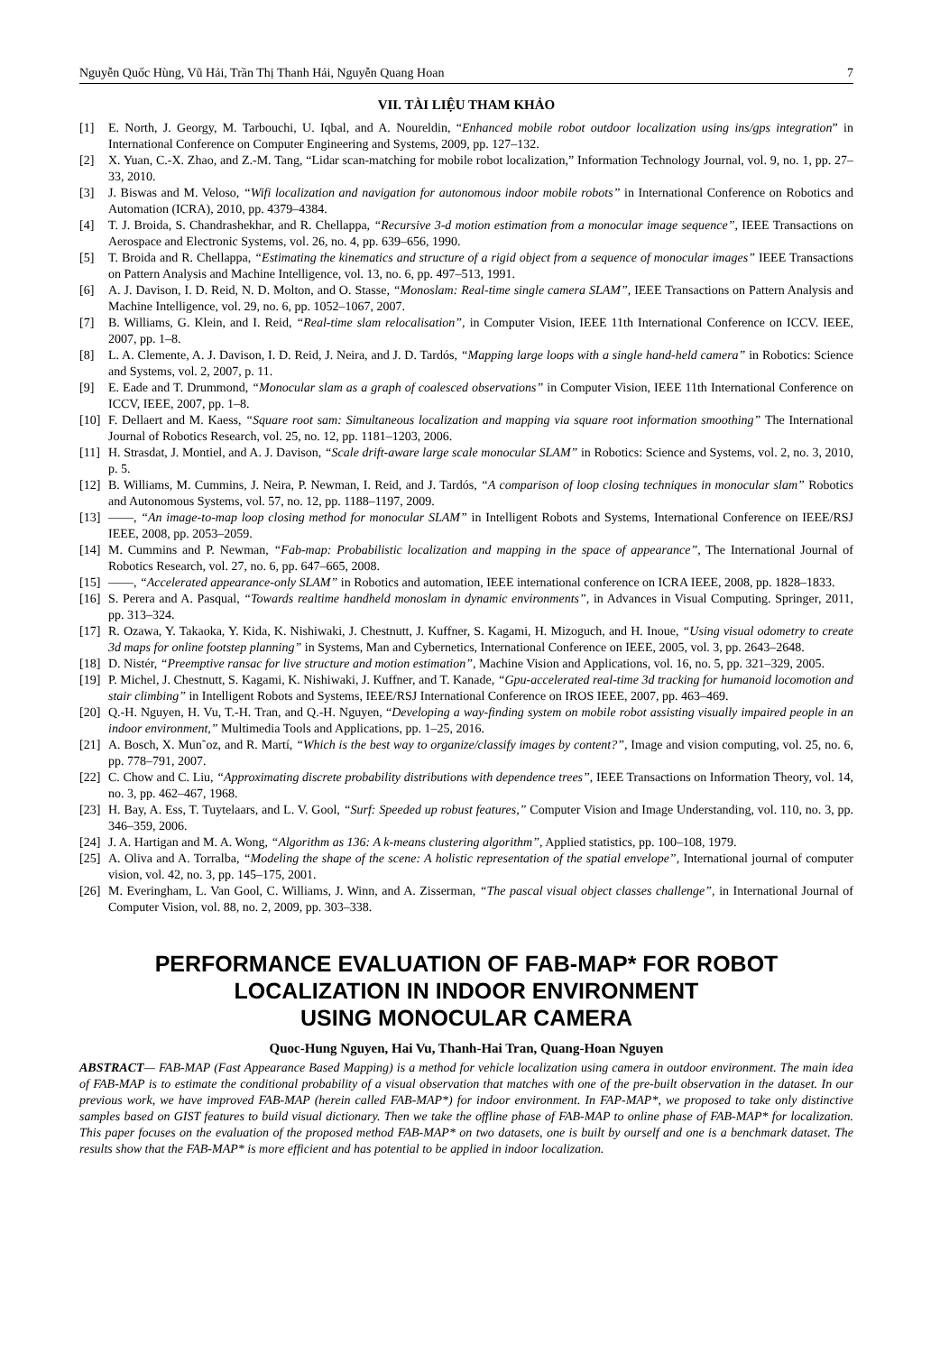Nguyễn Quốc Hùng, Vũ Hải, Trần Thị Thanh Hải, Nguyễn Quang Hoan 7
VII. TÀI LIỆU THAM KHẢO
[1] E. North, J. Georgy, M. Tarbouchi, U. Iqbal, and A. Noureldin, “Enhanced mobile robot outdoor localization using ins/gps integration” in International Conference on Computer Engineering and Systems, 2009, pp. 127–132.
[2] X. Yuan, C.-X. Zhao, and Z.-M. Tang, “Lidar scan-matching for mobile robot localization,” Information Technology Journal, vol. 9, no. 1, pp. 27–33, 2010.
[3] J. Biswas and M. Veloso, “Wifi localization and navigation for autonomous indoor mobile robots” in International Conference on Robotics and Automation (ICRA), 2010, pp. 4379–4384.
[4] T. J. Broida, S. Chandrashekhar, and R. Chellappa, “Recursive 3-d motion estimation from a monocular image sequence”, IEEE Transactions on Aerospace and Electronic Systems, vol. 26, no. 4, pp. 639–656, 1990.
[5] T. Broida and R. Chellappa, “Estimating the kinematics and structure of a rigid object from a sequence of monocular images” IEEE Transactions on Pattern Analysis and Machine Intelligence, vol. 13, no. 6, pp. 497–513, 1991.
[6] A. J. Davison, I. D. Reid, N. D. Molton, and O. Stasse, “Monoslam: Real-time single camera SLAM”, IEEE Transactions on Pattern Analysis and Machine Intelligence, vol. 29, no. 6, pp. 1052–1067, 2007.
[7] B. Williams, G. Klein, and I. Reid, “Real-time slam relocalisation”, in Computer Vision, IEEE 11th International Conference on ICCV. IEEE, 2007, pp. 1–8.
[8] L. A. Clemente, A. J. Davison, I. D. Reid, J. Neira, and J. D. Tardós, “Mapping large loops with a single hand-held camera” in Robotics: Science and Systems, vol. 2, 2007, p. 11.
[9] E. Eade and T. Drummond, “Monocular slam as a graph of coalesced observations” in Computer Vision, IEEE 11th International Conference on ICCV, IEEE, 2007, pp. 1–8.
[10] F. Dellaert and M. Kaess, “Square root sam: Simultaneous localization and mapping via square root information smoothing” The International Journal of Robotics Research, vol. 25, no. 12, pp. 1181–1203, 2006.
[11] H. Strasdat, J. Montiel, and A. J. Davison, “Scale drift-aware large scale monocular SLAM” in Robotics: Science and Systems, vol. 2, no. 3, 2010, p. 5.
[12] B. Williams, M. Cummins, J. Neira, P. Newman, I. Reid, and J. Tardós, “A comparison of loop closing techniques in monocular slam” Robotics and Autonomous Systems, vol. 57, no. 12, pp. 1188–1197, 2009.
[13] ——, “An image-to-map loop closing method for monocular SLAM” in Intelligent Robots and Systems, International Conference on IEEE/RSJ IEEE, 2008, pp. 2053–2059.
[14] M. Cummins and P. Newman, “Fab-map: Probabilistic localization and mapping in the space of appearance”, The International Journal of Robotics Research, vol. 27, no. 6, pp. 647–665, 2008.
[15] ——, “Accelerated appearance-only SLAM” in Robotics and automation, IEEE international conference on ICRA IEEE, 2008, pp. 1828–1833.
[16] S. Perera and A. Pasqual, “Towards realtime handheld monoslam in dynamic environments”, in Advances in Visual Computing. Springer, 2011, pp. 313–324.
[17] R. Ozawa, Y. Takaoka, Y. Kida, K. Nishiwaki, J. Chestnutt, J. Kuffner, S. Kagami, H. Mizoguch, and H. Inoue, “Using visual odometry to create 3d maps for online footstep planning” in Systems, Man and Cybernetics, International Conference on IEEE, 2005, vol. 3, pp. 2643–2648.
[18] D. Nistér, “Preemptive ransac for live structure and motion estimation”, Machine Vision and Applications, vol. 16, no. 5, pp. 321–329, 2005.
[19] P. Michel, J. Chestnutt, S. Kagami, K. Nishiwaki, J. Kuffner, and T. Kanade, “Gpu-accelerated real-time 3d tracking for humanoid locomotion and stair climbing” in Intelligent Robots and Systems, IEEE/RSJ International Conference on IROS IEEE, 2007, pp. 463–469.
[20] Q.-H. Nguyen, H. Vu, T.-H. Tran, and Q.-H. Nguyen, “Developing a way-finding system on mobile robot assisting visually impaired people in an indoor environment,” Multimedia Tools and Applications, pp. 1–25, 2016.
[21] A. Bosch, X. Mun˜oz, and R. Martí, “Which is the best way to organize/classify images by content?”, Image and vision computing, vol. 25, no. 6, pp. 778–791, 2007.
[22] C. Chow and C. Liu, “Approximating discrete probability distributions with dependence trees”, IEEE Transactions on Information Theory, vol. 14, no. 3, pp. 462–467, 1968.
[23] H. Bay, A. Ess, T. Tuytelaars, and L. V. Gool, “Surf: Speeded up robust features,” Computer Vision and Image Understanding, vol. 110, no. 3, pp. 346–359, 2006.
[24] J. A. Hartigan and M. A. Wong, “Algorithm as 136: A k-means clustering algorithm”, Applied statistics, pp. 100–108, 1979.
[25] A. Oliva and A. Torralba, “Modeling the shape of the scene: A holistic representation of the spatial envelope”, International journal of computer vision, vol. 42, no. 3, pp. 145–175, 2001.
[26] M. Everingham, L. Van Gool, C. Williams, J. Winn, and A. Zisserman, “The pascal visual object classes challenge”, in International Journal of Computer Vision, vol. 88, no. 2, 2009, pp. 303–338.
PERFORMANCE EVALUATION OF FAB-MAP* FOR ROBOT
LOCALIZATION IN INDOOR ENVIRONMENT
USING MONOCULAR CAMERA
Quoc-Hung Nguyen, Hai Vu, Thanh-Hai Tran, Quang-Hoan Nguyen
ABSTRACT— FAB-MAP (Fast Appearance Based Mapping) is a method for vehicle localization using camera in outdoor environment. The main idea of FAB-MAP is to estimate the conditional probability of a visual observation that matches with one of the pre-built observation in the dataset. In our previous work, we have improved FAB-MAP (herein called FAB-MAP*) for indoor environment. In FAP-MAP*, we proposed to take only distinctive samples based on GIST features to build visual dictionary. Then we take the offline phase of FAB-MAP to online phase of FAB-MAP* for localization. This paper focuses on the evaluation of the proposed method FAB-MAP* on two datasets, one is built by ourself and one is a benchmark dataset. The results show that the FAB-MAP* is more efficient and has potential to be applied in indoor localization.